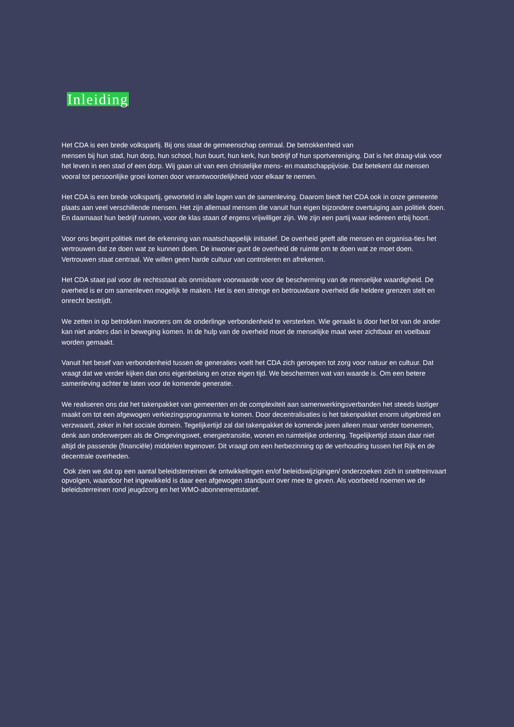Inleiding
Het CDA is een brede volkspartij. Bij ons staat de gemeenschap centraal. De betrokkenheid van
mensen bij hun stad, hun dorp, hun school, hun buurt, hun kerk, hun bedrijf of hun sportvereniging. Dat is het draag-vlak voor het leven in een stad of een dorp. Wij gaan uit van een christelijke mens- en maatschappijvisie. Dat betekent dat mensen vooral tot persoonlijke groei komen door verantwoordelijkheid voor elkaar te nemen.
Het CDA is een brede volkspartij, geworteld in alle lagen van de samenleving. Daarom biedt het CDA ook in onze gemeente plaats aan veel verschillende mensen. Het zijn allemaal mensen die vanuit hun eigen bijzondere overtuiging aan politiek doen. En daarnaast hun bedrijf runnen, voor de klas staan of ergens vrijwilliger zijn. We zijn een partij waar iedereen erbij hoort.
Voor ons begint politiek met de erkenning van maatschappelijk initiatief. De overheid geeft alle mensen en organisa-ties het vertrouwen dat ze doen wat ze kunnen doen. De inwoner gunt de overheid de ruimte om te doen wat ze moet doen. Vertrouwen staat centraal. We willen geen harde cultuur van controleren en afrekenen.
Het CDA staat pal voor de rechtsstaat als onmisbare voorwaarde voor de bescherming van de menselijke waardigheid. De overheid is er om samenleven mogelijk te maken. Het is een strenge en betrouwbare overheid die heldere grenzen stelt en onrecht bestrijdt.
We zetten in op betrokken inwoners om de onderlinge verbondenheid te versterken. Wie geraakt is door het lot van de ander kan niet anders dan in beweging komen. In de hulp van de overheid moet de menselijke maat weer zichtbaar en voelbaar worden gemaakt.
Vanuit het besef van verbondenheid tussen de generaties voelt het CDA zich geroepen tot zorg voor natuur en cultuur. Dat vraagt dat we verder kijken dan ons eigenbelang en onze eigen tijd. We beschermen wat van waarde is. Om een betere samenleving achter te laten voor de komende generatie.
We realiseren ons dat het takenpakket van gemeenten en de complexiteit aan samenwerkingsverbanden het steeds lastiger maakt om tot een afgewogen verkiezingsprogramma te komen. Door decentralisaties is het takenpakket enorm uitgebreid en verzwaard, zeker in het sociale domein. Tegelijkertijd zal dat takenpakket de komende jaren alleen maar verder toenemen, denk aan onderwerpen als de Omgevingswet, energietransitie, wonen en ruimtelijke ordening. Tegelijkertijd staan daar niet altijd de passende (financiële) middelen tegenover. Dit vraagt om een herbezinning op de verhouding tussen het Rijk en de decentrale overheden.
Ook zien we dat op een aantal beleidsterreinen de ontwikkelingen en/of beleidswijzigingen/ onderzoeken zich in sneltreinvaart opvolgen, waardoor het ingewikkeld is daar een afgewogen standpunt over mee te geven. Als voorbeeld noemen we de beleidsterreinen rond jeugdzorg en het WMO-abonnementstarief.